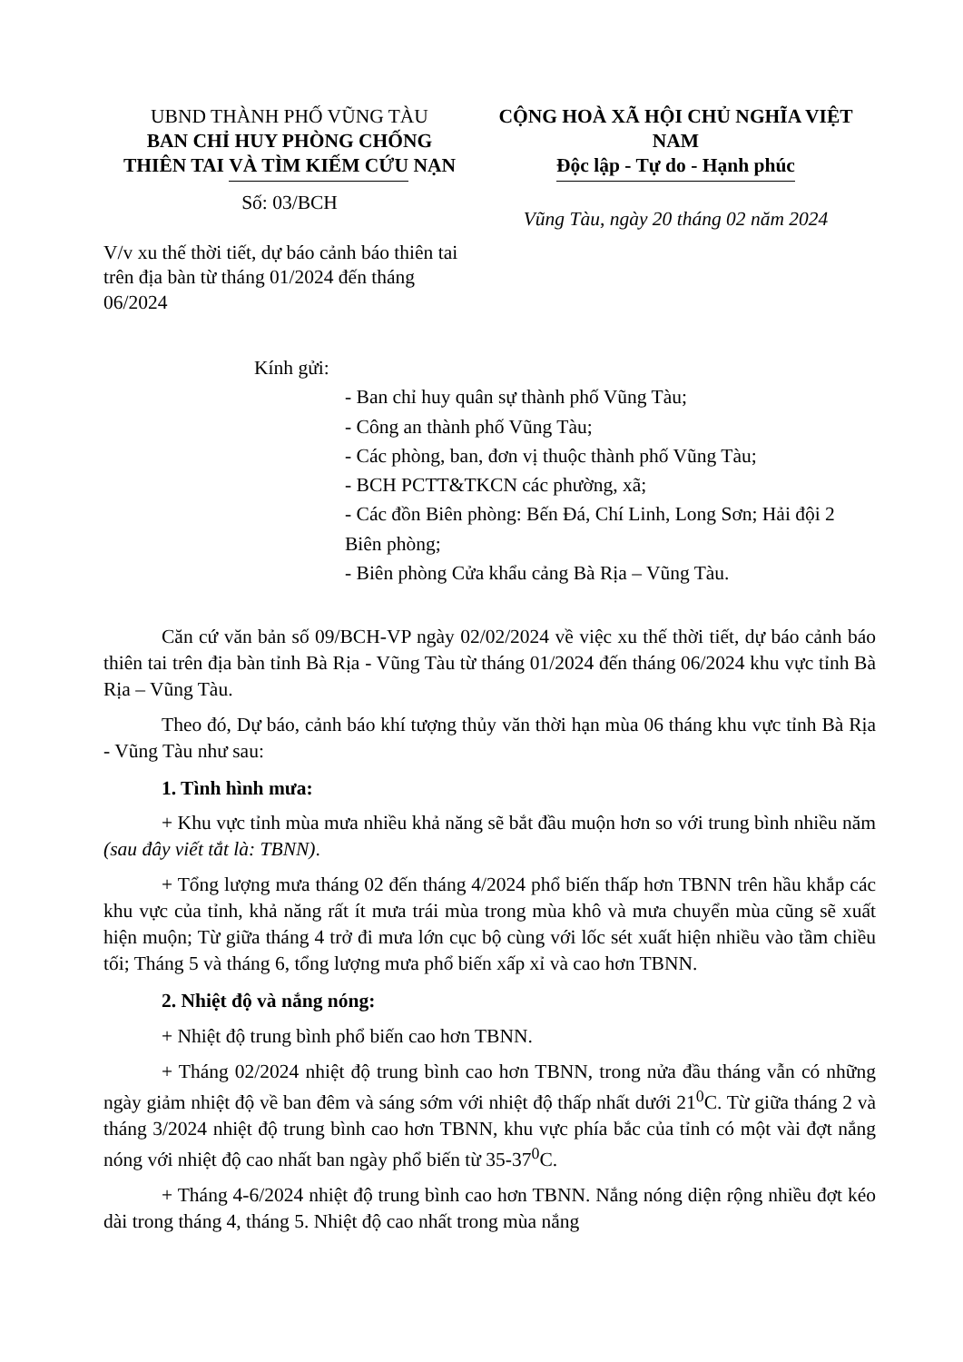UBND THÀNH PHỐ VŨNG TÀU
BAN CHỈ HUY PHÒNG CHỐNG
THIÊN TAI VÀ TÌM KIẾM CỨU NẠN
Số: 03/BCH
CỘNG HOÀ XÃ HỘI CHỦ NGHĨA VIỆT NAM
Độc lập - Tự do - Hạnh phúc
Vũng Tàu, ngày 20 tháng 02 năm 2024
V/v xu thế thời tiết, dự báo cảnh báo thiên tai trên địa bàn từ tháng 01/2024 đến tháng 06/2024
Kính gửi:
- Ban chỉ huy quân sự thành phố Vũng Tàu;
- Công an thành phố Vũng Tàu;
- Các phòng, ban, đơn vị thuộc thành phố Vũng Tàu;
- BCH PCTT&TKCN các phường, xã;
- Các đồn Biên phòng: Bến Đá, Chí Linh, Long Sơn; Hải đội 2 Biên phòng;
- Biên phòng Cửa khẩu cảng Bà Rịa – Vũng Tàu.
Căn cứ văn bản số 09/BCH-VP ngày 02/02/2024 về việc xu thế thời tiết, dự báo cảnh báo thiên tai trên địa bàn tỉnh Bà Rịa - Vũng Tàu từ tháng 01/2024 đến tháng 06/2024 khu vực tỉnh Bà Rịa – Vũng Tàu.
Theo đó, Dự báo, cảnh báo khí tượng thủy văn thời hạn mùa 06 tháng khu vực tỉnh Bà Rịa - Vũng Tàu như sau:
1. Tình hình mưa:
+ Khu vực tỉnh mùa mưa nhiều khả năng sẽ bắt đầu muộn hơn so với trung bình nhiều năm (sau đây viết tắt là: TBNN).
+ Tổng lượng mưa tháng 02 đến tháng 4/2024 phổ biến thấp hơn TBNN trên hầu khắp các khu vực của tỉnh, khả năng rất ít mưa trái mùa trong mùa khô và mưa chuyển mùa cũng sẽ xuất hiện muộn; Từ giữa tháng 4 trở đi mưa lớn cục bộ cùng với lốc sét xuất hiện nhiều vào tầm chiều tối; Tháng 5 và tháng 6, tổng lượng mưa phổ biến xấp xỉ và cao hơn TBNN.
2. Nhiệt độ và nắng nóng:
+ Nhiệt độ trung bình phổ biến cao hơn TBNN.
+ Tháng 02/2024 nhiệt độ trung bình cao hơn TBNN, trong nửa đầu tháng vẫn có những ngày giảm nhiệt độ về ban đêm và sáng sớm với nhiệt độ thấp nhất dưới 21<sup>0</sup>C. Từ giữa tháng 2 và tháng 3/2024 nhiệt độ trung bình cao hơn TBNN, khu vực phía bắc của tỉnh có một vài đợt nắng nóng với nhiệt độ cao nhất ban ngày phổ biến từ 35-37<sup>0</sup>C.
+ Tháng 4-6/2024 nhiệt độ trung bình cao hơn TBNN. Nắng nóng diện rộng nhiều đợt kéo dài trong tháng 4, tháng 5. Nhiệt độ cao nhất trong mùa nắng